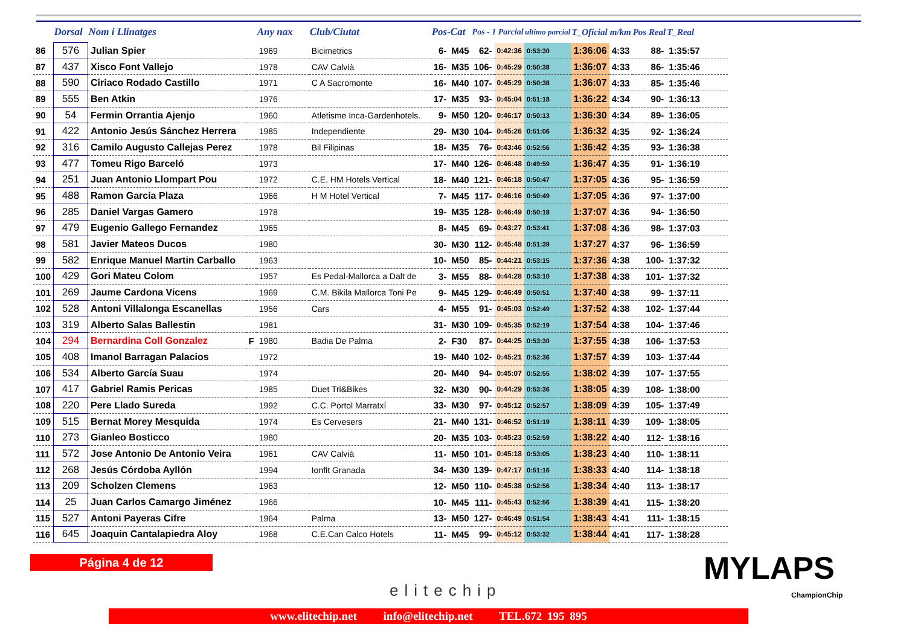| | Dorsal | Nom i Llinatges | | Any nax | Club/Ciutat | Pos-Cat | | Pos - 1 Parcial | | ultimo parcial | T_Oficial | m/km | Pos Real | T_Real |
| --- | --- | --- | --- | --- | --- | --- | --- | --- | --- | --- | --- | --- | --- | --- |
| 86 | 576 | Julian Spier | | 1969 | Bicimetrics | 6- | M45 | 62- | 0:42:36 | 0:53:30 | 1:36:06 | 4:33 | 88- | 1:35:57 |
| 87 | 437 | Xisco Font Vallejo | | 1978 | CAV Calvià | 16- | M35 | 106- | 0:45:29 | 0:50:38 | 1:36:07 | 4:33 | 86- | 1:35:46 |
| 88 | 590 | Ciriaco Rodado Castillo | | 1971 | C A Sacromonte | 16- | M40 | 107- | 0:45:29 | 0:50:38 | 1:36:07 | 4:33 | 85- | 1:35:46 |
| 89 | 555 | Ben Atkin | | 1976 | | 17- | M35 | 93- | 0:45:04 | 0:51:18 | 1:36:22 | 4:34 | 90- | 1:36:13 |
| 90 | 54 | Fermin Orrantia Ajenjo | | 1960 | Atletisme Inca-Gardenhotels. | 9- | M50 | 120- | 0:46:17 | 0:50:13 | 1:36:30 | 4:34 | 89- | 1:36:05 |
| 91 | 422 | Antonio Jesús Sánchez Herrera | | 1985 | Independiente | 29- | M30 | 104- | 0:45:26 | 0:51:06 | 1:36:32 | 4:35 | 92- | 1:36:24 |
| 92 | 316 | Camilo Augusto Callejas Perez | | 1978 | Bil Filipinas | 18- | M35 | 76- | 0:43:46 | 0:52:56 | 1:36:42 | 4:35 | 93- | 1:36:38 |
| 93 | 477 | Tomeu Rigo Barceló | | 1973 | | 17- | M40 | 126- | 0:46:48 | 0:49:59 | 1:36:47 | 4:35 | 91- | 1:36:19 |
| 94 | 251 | Juan Antonio Llompart Pou | | 1972 | C.E. HM Hotels Vertical | 18- | M40 | 121- | 0:46:18 | 0:50:47 | 1:37:05 | 4:36 | 95- | 1:36:59 |
| 95 | 488 | Ramon Garcia Plaza | | 1966 | H M Hotel Vertical | 7- | M45 | 117- | 0:46:16 | 0:50:49 | 1:37:05 | 4:36 | 97- | 1:37:00 |
| 96 | 285 | Daniel Vargas Gamero | | 1978 | | 19- | M35 | 128- | 0:46:49 | 0:50:18 | 1:37:07 | 4:36 | 94- | 1:36:50 |
| 97 | 479 | Eugenio Gallego Fernandez | | 1965 | | 8- | M45 | 69- | 0:43:27 | 0:53:41 | 1:37:08 | 4:36 | 98- | 1:37:03 |
| 98 | 581 | Javier Mateos Ducos | | 1980 | | 30- | M30 | 112- | 0:45:48 | 0:51:39 | 1:37:27 | 4:37 | 96- | 1:36:59 |
| 99 | 582 | Enrique Manuel Martin Carballo | | 1963 | | 10- | M50 | 85- | 0:44:21 | 0:53:15 | 1:37:36 | 4:38 | 100- | 1:37:32 |
| 100 | 429 | Gori Mateu Colom | | 1957 | Es Pedal-Mallorca a Dalt de | 3- | M55 | 88- | 0:44:28 | 0:53:10 | 1:37:38 | 4:38 | 101- | 1:37:32 |
| 101 | 269 | Jaume Cardona Vicens | | 1969 | C.M. Bikila Mallorca Toni Pe | 9- | M45 | 129- | 0:46:49 | 0:50:51 | 1:37:40 | 4:38 | 99- | 1:37:11 |
| 102 | 528 | Antoni Villalonga Escanellas | | 1956 | Cars | 4- | M55 | 91- | 0:45:03 | 0:52:49 | 1:37:52 | 4:38 | 102- | 1:37:44 |
| 103 | 319 | Alberto Salas Ballestin | | 1981 | | 31- | M30 | 109- | 0:45:35 | 0:52:19 | 1:37:54 | 4:38 | 104- | 1:37:46 |
| 104 | 294 | Bernardina Coll Gonzalez | F | 1980 | Badia De Palma | 2- | F30 | 87- | 0:44:25 | 0:53:30 | 1:37:55 | 4:38 | 106- | 1:37:53 |
| 105 | 408 | Imanol Barragan Palacios | | 1972 | | 19- | M40 | 102- | 0:45:21 | 0:52:36 | 1:37:57 | 4:39 | 103- | 1:37:44 |
| 106 | 534 | Alberto García Suau | | 1974 | | 20- | M40 | 94- | 0:45:07 | 0:52:55 | 1:38:02 | 4:39 | 107- | 1:37:55 |
| 107 | 417 | Gabriel Ramis Pericas | | 1985 | Duet Tri&Bikes | 32- | M30 | 90- | 0:44:29 | 0:53:36 | 1:38:05 | 4:39 | 108- | 1:38:00 |
| 108 | 220 | Pere Llado Sureda | | 1992 | C.C. Portol Marratxí | 33- | M30 | 97- | 0:45:12 | 0:52:57 | 1:38:09 | 4:39 | 105- | 1:37:49 |
| 109 | 515 | Bernat Morey Mesquida | | 1974 | Es Cervesers | 21- | M40 | 131- | 0:46:52 | 0:51:19 | 1:38:11 | 4:39 | 109- | 1:38:05 |
| 110 | 273 | Gianleo Bosticco | | 1980 | | 20- | M35 | 103- | 0:45:23 | 0:52:59 | 1:38:22 | 4:40 | 112- | 1:38:16 |
| 111 | 572 | Jose Antonio De Antonio Veira | | 1961 | CAV Calvià | 11- | M50 | 101- | 0:45:18 | 0:53:05 | 1:38:23 | 4:40 | 110- | 1:38:11 |
| 112 | 268 | Jesús Córdoba Ayllón | | 1994 | Ionfit Granada | 34- | M30 | 139- | 0:47:17 | 0:51:16 | 1:38:33 | 4:40 | 114- | 1:38:18 |
| 113 | 209 | Scholzen Clemens | | 1963 | | 12- | M50 | 110- | 0:45:38 | 0:52:56 | 1:38:34 | 4:40 | 113- | 1:38:17 |
| 114 | 25 | Juan Carlos Camargo Jiménez | | 1966 | | 10- | M45 | 111- | 0:45:43 | 0:52:56 | 1:38:39 | 4:41 | 115- | 1:38:20 |
| 115 | 527 | Antoni Payeras Cifre | | 1964 | Palma | 13- | M50 | 127- | 0:46:49 | 0:51:54 | 1:38:43 | 4:41 | 111- | 1:38:15 |
| 116 | 645 | Joaquin Cantalapiedra Aloy | | 1968 | C.E.Can Calco Hotels | 11- | M45 | 99- | 0:45:12 | 0:53:32 | 1:38:44 | 4:41 | 117- | 1:38:28 |
Página 4 de 12
elitechip
MYLAPS
ChampionChip
www.elitechip.net info@elitechip.net TEL.672 195 895